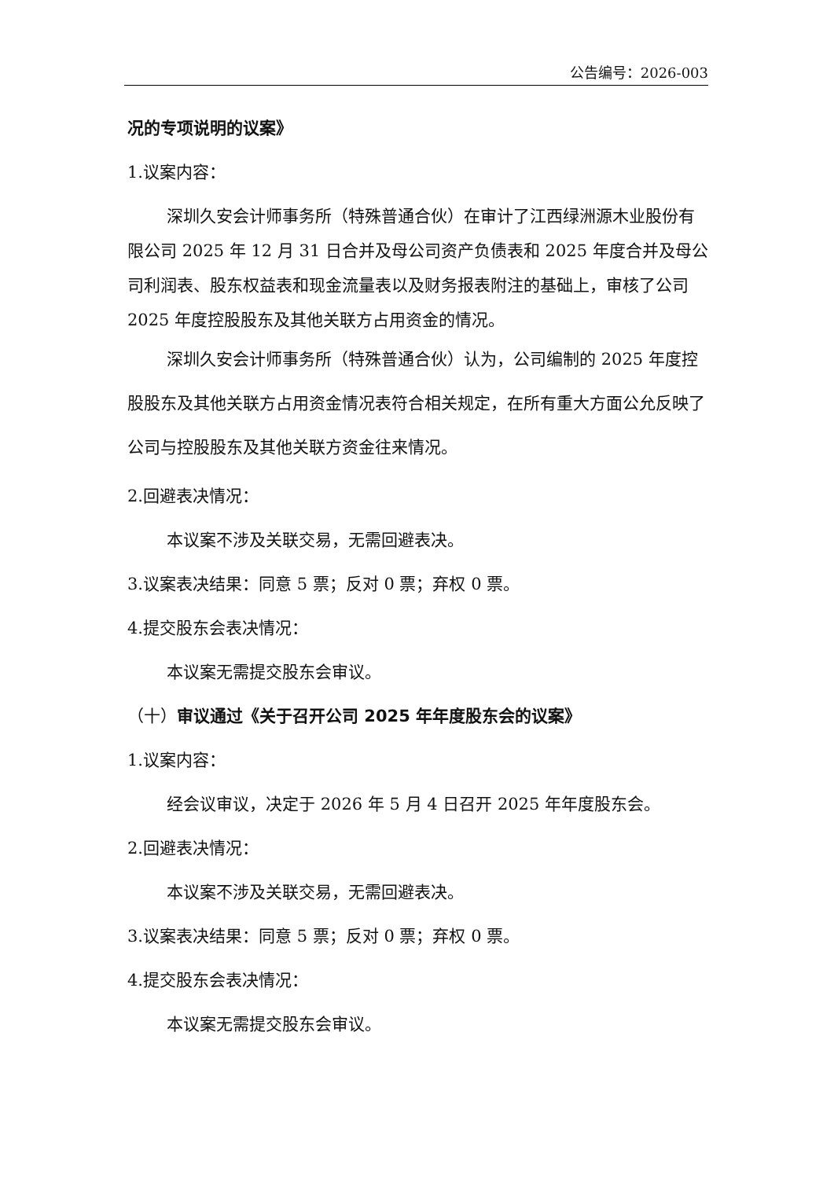公告编号：2026-003
况的专项说明的议案》
1.议案内容：
深圳久安会计师事务所（特殊普通合伙）在审计了江西绿洲源木业股份有限公司 2025 年 12 月 31 日合并及母公司资产负债表和 2025 年度合并及母公司利润表、股东权益表和现金流量表以及财务报表附注的基础上，审核了公司 2025 年度控股股东及其他关联方占用资金的情况。
深圳久安会计师事务所（特殊普通合伙）认为，公司编制的 2025 年度控股股东及其他关联方占用资金情况表符合相关规定，在所有重大方面公允反映了公司与控股股东及其他关联方资金往来情况。
2.回避表决情况：
本议案不涉及关联交易，无需回避表决。
3.议案表决结果：同意 5 票；反对 0 票；弃权 0 票。
4.提交股东会表决情况：
本议案无需提交股东会审议。
（十）审议通过《关于召开公司 2025 年年度股东会的议案》
1.议案内容：
经会议审议，决定于 2026 年 5 月 4 日召开 2025 年年度股东会。
2.回避表决情况：
本议案不涉及关联交易，无需回避表决。
3.议案表决结果：同意 5 票；反对 0 票；弃权 0 票。
4.提交股东会表决情况：
本议案无需提交股东会审议。